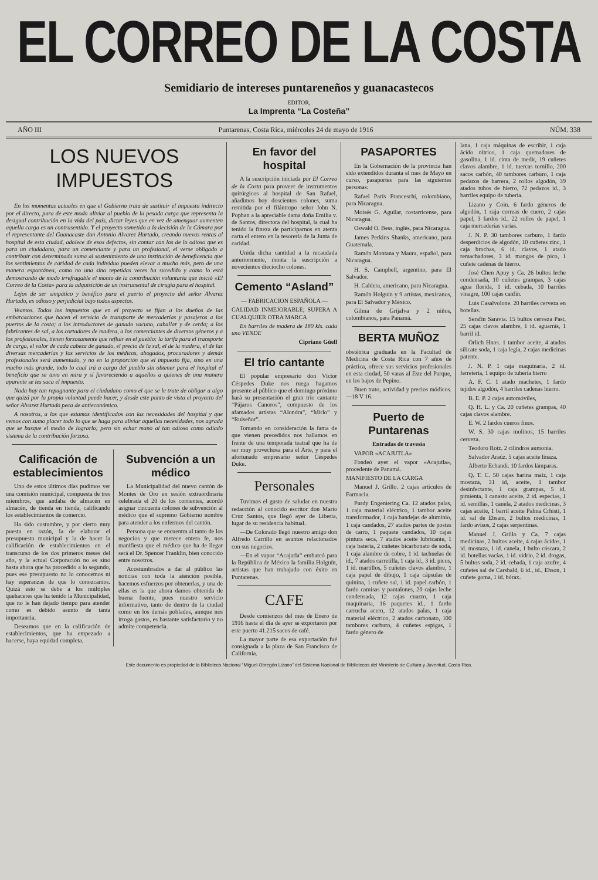EL CORREO DE LA COSTA
Semidiario de intereses puntareneños y guanacastecos
EDITOR,
La Imprenta “La Costeña”
AÑO III Puntarenas, Costa Rica, miércoles 24 de mayo de 1916 NÚM. 338
LOS NUEVOS IMPUESTOS
En los momentos actuales en que el Gobierno trata de sustituir el impuesto indirecto por el directo, para de este modo aliviar al pueblo de la pesada carga que representa la desigual contribución en la vida del país, dictar leyes que en vez de amenguar aumenten aquella carga es un contrasentido. Y el proyecto sometido a la decisión de la Cámara por el representante del Guanacaste don Antonio Alvarez Hurtado, creando nuevas rentas al hospital de esta ciudad, adolece de esos defectos, sin contar con los de lo odioso que es para un ciudadano, para un comerciante y para un profesional, el verse obligado a contribuir con determinada suma al sostenimiento de una institución de beneficencia que los sentimientos de caridad de cada individuo pueden elevar a mucho más, pero de una manera espontánea, como no una sino repetidas veces ha sucedido y como lo está demostrando de modo irrefragable el monto de la contribución voluntaria que inició «El Correo de la Costa» para la adquisición de un instrumental de cirugía para el hospital.
Lejos de ser simpático y benéfico para el puerto el proyecto del señor Alvarez Hurtado, es odioso y perjudicial bajo todos aspectos.
Veamos. Todos los impuestos que en el proyecto se fijan a los dueños de las embarcaciones que hacen el servicio de transporte de mercaderías y pasajeros a los puertos de la costa; a los introductores de ganado vacuno, caballar y de cerda; a los fabricantes de sal, a los cortadores de madera, a los comerciantes de diversos géneros y a los profesionales, tienen forzosamente que refluir en el pueblo: la tarifa para el transporte de carga, el valor de cada cabeza de ganado, el precio de la sal, el de la madera, el de las diversas mercaderías y los servicios de los médicos, abogados, procuradores y demás profesionales será aumentado, y no en la proporción que el impuesto fija, sino en una mucho más grande, todo lo cual irá a cargo del pueblo sin obtener para el hospital el beneficio que se tuvo en mira y sí favoreciendo a aquellos a quienes de una manera aparente se les saca el impuesto.
Nada hay tan repugnante para el ciudadano como el que se le trate de obligar a algo que quizá por la propia voluntad puede hacer, y desde este punto de vista el proyecto del señor Alvarez Hurtado peca de antieconómico.
A nosotros, a los que estamos identificados con las necesidades del hospital y que vemos con sumo placer todo lo que se haga para aliviar aquellas necesidades, nos agrada que se busque el medio de lograrlo; pero sin echar mano al tan odioso como odiado sistema de la contribución forzosa.
Calificación de establecimientos
Uno de estos últimos días pudimos ver una comisión municipal, compuesta de tres miembros, que andaba de almacén en almacén, de tienda en tienda, calificando los establecimientos de comercio.
Ha sido costumbre, y por cierto muy puesta en razón, la de elaborar el presupuesto municipal y la de hacer la calificación de establecimientos en el transcurso de los dos primeros meses del año, y la actual Corporación no es sino hasta ahora que ha procedido a lo segundo, pues ese presupuesto no lo conocemos ni hay esperanzas de que lo conozcamos. Quizá esto se debe a los múltiples quehaceres que ha tenido la Municipalidad, que no le han dejado tiempo para atender como es debido asunto de tanta importancia.
Deseamos que en la calificación de establecimientos, que ha empezado a hacerse, haya equidad completa.
Subvención a un médico
La Municipalidad del nuevo cantón de Montes de Oro en sesión extraordinaria celebrada el 20 de los corrientes, acordó asignar cincuenta colones de subvención al médico que el supremo Gobierno nombre para atender a los enfermos del cantón.
Persona que se encuentra al tanto de los negocios y que merece entera fe, nos manifiesta que el médico que ha de llegar será el Dr. Spencer Franklin, bien conocido entre nosotros.
Acostumbrados a dar al público las noticias con toda la atención posible, hacemos esfuerzos por obtenerlas, y una de ellas es la que ahora damos obtenida de buena fuente, pues nuestro servicio informativo, tanto de dentro de la ciudad como en los demás poblados, aunque nos irroga gastos, es bastante satisfactorio y no admite competencia.
En favor del hospital
A la suscripción iniciada por El Correo de la Costa para proveer de instrumentos quirúrgicos al hospital de San Rafael, añadimos hoy doscientos colones, suma remitida por el filántropo señor John N. Pophan a la apreciable dama doña Emilia v. de Santos, directora del hospital, la cual ha tenido la fineza de participarnos en atenta carta el entero en la tesorería de la Junta de caridad.
Unida dicha cantidad a la recaudada anteriormente, monta la suscripción a novecientos dieciocho colones.
Cemento “Asland”
— FABRICACION ESPAÑOLA —
CALIDAD INMEJORABLE; SUPERA A CUALQUIER OTRA MARCA
En barriles de madera de 180 kls. cada uno VENDE
Cipriano Güell
El trío cantante
El popular empresario don Víctor Céspedes Duke nos ruega hagamos presente al público que el domingo próximo hará su presentación el gran trío cantante “Pájaros Canoros”, compuesto de los afamados artistas “Alondra”, “Mirlo” y “Ruiseñor”.
Tomando en consideración la fama de que vienen precedidos nos hallamos en frente de una temporada teatral que ha de ser muy provechosa para el Arte, y para el afortunado empresario señor Céspedes Duke.
Personales
Tuvimos el gusto de saludar en nuestra redacción al conocido escritor don Mario Cruz Santos, que llegó ayer de Liberia, lugar de su residencia habitual.
—De Colorado llegó nuestro amigo don Alfredo Carrillo en asuntos relacionados con sus negocios.
—En el vapor “Acajutla” embarcó para la República de México la familia Holguín, artistas que han trabajado con éxito en Puntarenas.
CAFE
Desde comienzos del mes de Enero de 1916 hasta el día de ayer se exportaron por este puerto 41.215 sacos de café.
La mayor parte de esa exportación fué consignada a la plaza de San Francisco de California.
PASAPORTES
En la Gobernación de la provincia han sido extendidos duranta el mes de Mayo en curso, pasaportes para las siguientes personas:
Rafael París Franceschi, colombiano, para Nicaragua.
Moisés G. Aguilar, costarricense, para Nicaragua.
Oswald O. Bess, inglés, para Nicaragua.
James Perkins Shanks, americano, para Guatemala.
Ramón Montana y Maura, español, para Nicaragua.
H. S. Campbell, argentino, para El Salvador.
H. Caldera, americano, para Nicaragua.
Ramón Holguin y 9 artistas, mexicanos, para El Salvador y México.
Gilma de Grijalva y 2 niños, colombianos, para Panamá.
BERTA MUÑOZ
obstétrica graduada en la Facultad de Medicina de Costa Rica con 7 años de práctica, ofrece sus servicios profesionales en esta ciudad, 50 varas al Este del Parque, en los bajos de Pepino.
Buen trato, actividad y precios módicos.—18 V 16.
Puerto de Puntarenas
Entradas de travesía
VAPOR «ACAJUTLA»
Fondeó ayer el vapor «Acajutla», procedente de Panamá.
MANIFIESTO DE LA CARGA
Manuel J. Grillo. 2 cajas artículos de Farmacia.
Purdy Engeniering Ca. 12 atados palas, 1 caja material eléctrico, 1 tambor aceite transformador, 1 caja bandejas de aluminio, 1 caja candados, 27 atados partes de postes de carro, 1 paquete candados, 10 cajas pintura seca, 7 atados aceite lubricante, 1 caja batería, 2 cuñetes bicarbonato de soda, 1 caja alambre de cobre, 1 id. tachuelas de id., 7 atados carretilla, 1 caja id., 3 id. picos, 1 id. martillos, 5 cuñetes clavos alambre, 1 caja papel de dibujo, 1 caja cápsulas de quinina, 1 cuñete sal, 1 id. papel carbón, 1 fardo camisas y pantalones, 20 cajas leche condensada, 12 cajas cuarzo, 1 caja maquinaria, 16 paquetes id., 1 fardo carrucha acero, 12 atados palas, 1 caja material eléctrico, 2 atados carbonato, 100 tambores carburo, 4 cuñetes espigas, 1 fardo género de
lana, 1 caja máquinas de escribir, 1 caja ácido nítrico, 1 caja quemadores de gasolina, 1 id. cinta de medir, 19 cuñetes clavos alambre, 1 id. tuercas tornillo, 200 sacos carbón, 40 tambores carburo, 1 caja pedazos de barrera, 2 rollos algodón, 39 atados tubos de hierro, 72 pedazos id., 3 barriles equipo de tubería.
Lizano y Coin. 6 fardo géneros de algodón, 1 caja correas de cuero, 2 cajas papel, 3 fardos id., 22 rollos de papel, 1 caja mercaderías varias.
J. N. P. 30 tambores carburo, 1 fardo desperdicios de algodón, 10 cuñetes zinc, 1 caja brochas, 6 id. clavos, 1 atado remachadores, 3 id. mangos de pico, 1 cuñete cadenas de hierro.
José Chen Apuy y Ca. 26 bultos leche condensada, 10 cuñetes grampas, 3 cajas agua florida, 1 id. cebada, 10 barriles vinagre, 100 cajas canfin.
Luis Casalvolone. 20 barriles cerveza en botellas.
Serafín Saravia. 15 bultos cerveza Past, 25 cajas clavos alambre, 1 id. aguarrás, 1 barril id.
Orlich Hnos. 1 tambor aceite, 4 atados silicate soda, 1 caja legía, 2 cajas medicinas patente.
J. N. P. 1 caja maquinaria, 2 id. ferretería, 1 equipo de tubería hierro
A. F. C. 1 atado machetes, 1 fardo tejidos algodón, 4 barriles cadenas hierro.
B. E. P. 2 cajas automóviles,
Q. H. L. y Ca. 20 cuñetes grampas, 40 cajas clavos alambre.
E. W. 2 fardos cueros finos.
W. S. 30 cajas molinos, 15 barriles cerveza.
Teodoro Roiz. 2 cilindros aumonia.
Salvador Araúz. 5 cajas aceite linaza.
Alberto Echandi. 10 fardos lámparas.
Q. T. C. 50 cajas harina maíz, 1 caja mostaza, 31 id, aceite, 1 tambor desinfectante, 1 caja grampas, 5 id. pimienta, 1 canasto aceite, 2 id. especias, 1 id. semillas, 1 canela, 2 atados medicinas, 3 cajas aceite, 1 barril aceite Palma Crhisti, 1 id. sal de Ebsam, 2 bultos medicinas, 1 fardo avisos, 2 cajas serpentinas.
Manuel J. Grillo y Ca. 7 cajas medicinas, 2 bultos aceite, 4 cajas ácidos, 1 id. mostaza, 1 id. canela, 1 bulto cáscara, 2 id. botellas vacías, 1 id. vidrio, 2 id. drogas, 5 bultos soda, 2 id. cebada, 1 caja azufre, 4 cuñetes sal de Carsbald, 6 id., id., Ehson, 1 cuñete goma, 1 id. bórax.
Este documento es propiedad de la Biblioteca Nacional “Miguel Obregón Lizano” del Sistema Nacional de Bibliotecas del Ministerio de Cultura y Juventud, Costa Rica.